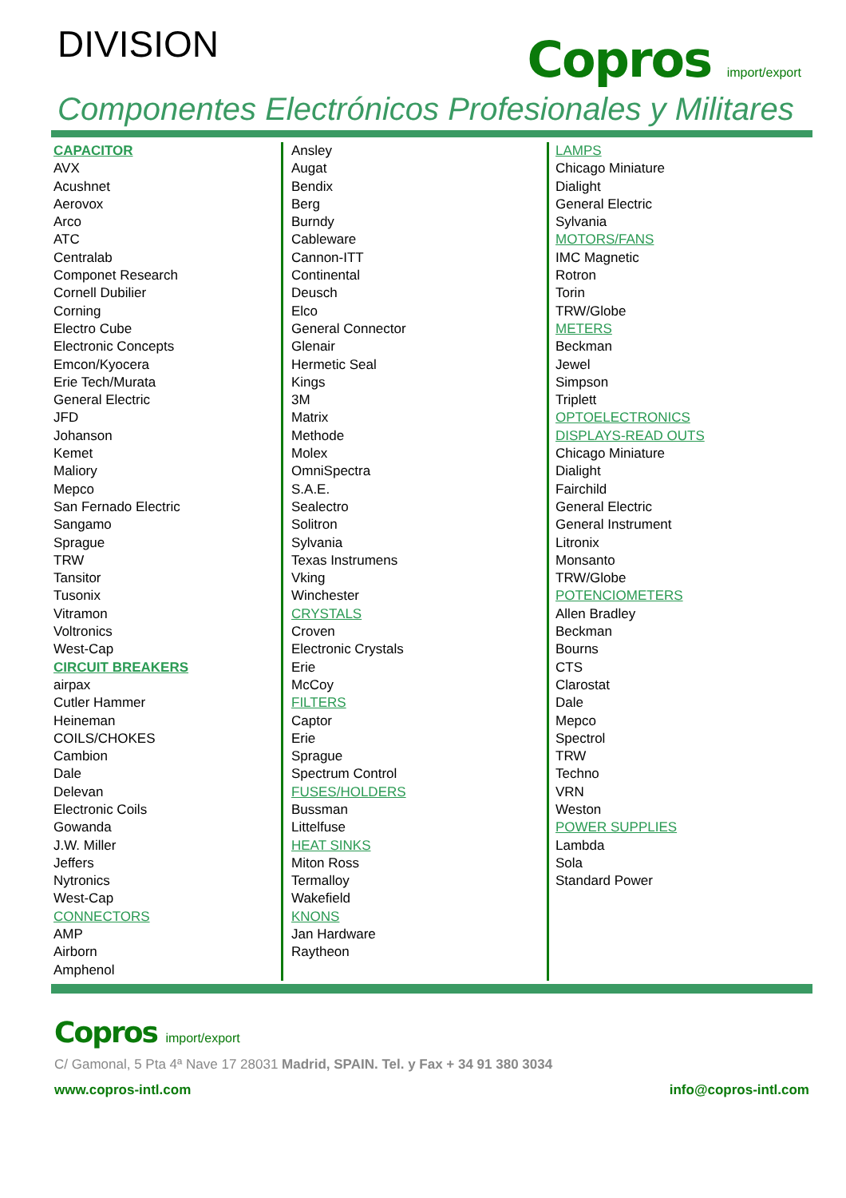DIVISION
Copros import/export
Componentes Electrónicos Profesionales y Militares
CAPACITOR
AVX
Acushnet
Aerovox
Arco
ATC
Centralab
Componet Research
Cornell Dubilier
Corning
Electro Cube
Electronic Concepts
Emcon/Kyocera
Erie Tech/Murata
General Electric
JFD
Johanson
Kemet
Maliory
Mepco
San Fernado Electric
Sangamo
Sprague
TRW
Tansitor
Tusonix
Vitramon
Voltronics
West-Cap
CIRCUIT BREAKERS
airpax
Cutler Hammer
Heineman
COILS/CHOKES
Cambion
Dale
Delevan
Electronic Coils
Gowanda
J.W. Miller
Jeffers
Nytronics
West-Cap
CONNECTORS
AMP
Airborn
Amphenol
Ansley
Augat
Bendix
Berg
Burndy
Cableware
Cannon-ITT
Continental
Deusch
Elco
General Connector
Glenair
Hermetic Seal
Kings
3M
Matrix
Methode
Molex
OmniSpectra
S.A.E.
Sealectro
Solitron
Sylvania
Texas Instrumens
Vking
Winchester
CRYSTALS
Croven
Electronic Crystals
Erie
McCoy
FILTERS
Captor
Erie
Sprague
Spectrum Control
FUSES/HOLDERS
Bussman
Littelfuse
HEAT SINKS
Miton Ross
Termalloy
Wakefield
KNONS
Jan Hardware
Raytheon
LAMPS
Chicago Miniature
Dialight
General Electric
Sylvania
MOTORS/FANS
IMC Magnetic
Rotron
Torin
TRW/Globe
METERS
Beckman
Jewel
Simpson
Triplett
OPTOELECTRONICS
DISPLAYS-READ OUTS
Chicago Miniature
Dialight
Fairchild
General Electric
General Instrument
Litronix
Monsanto
TRW/Globe
POTENCIOMETERS
Allen Bradley
Beckman
Bourns
CTS
Clarostat
Dale
Mepco
Spectrol
TRW
Techno
VRN
Weston
POWER SUPPLIES
Lambda
Sola
Standard Power
Copros import/export
C/ Gamonal, 5 Pta 4ª Nave 17 28031 Madrid, SPAIN. Tel. y Fax + 34 91 380 3034
www.copros-intl.com info@copros-intl.com